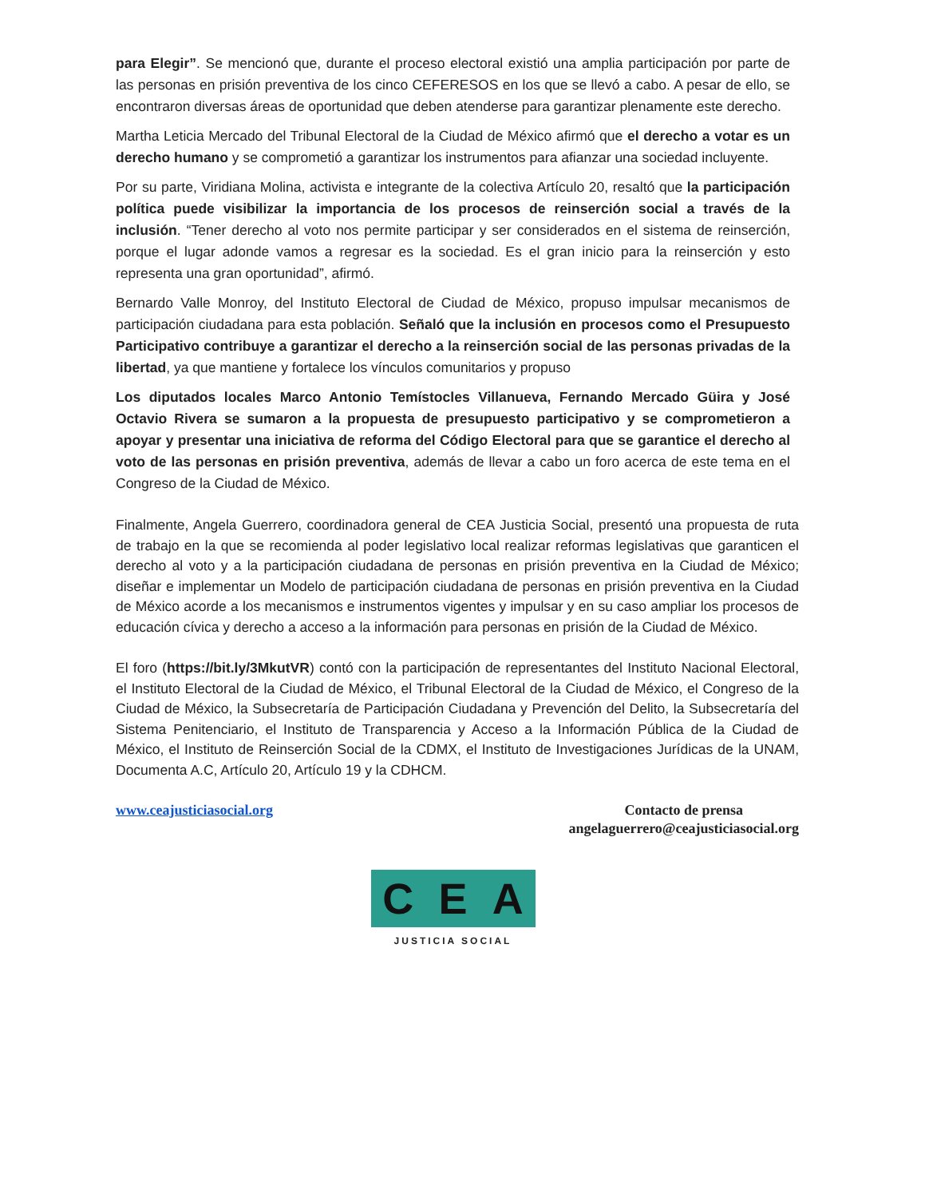para Elegir”. Se mencionó que, durante el proceso electoral existió una amplia participación por parte de las personas en prisión preventiva de los cinco CEFERESOS en los que se llevó a cabo. A pesar de ello, se encontraron diversas áreas de oportunidad que deben atenderse para garantizar plenamente este derecho.
Martha Leticia Mercado del Tribunal Electoral de la Ciudad de México afirmó que el derecho a votar es un derecho humano y se comprometió a garantizar los instrumentos para afianzar una sociedad incluyente.
Por su parte, Viridiana Molina, activista e integrante de la colectiva Artículo 20, resaltó que la participación política puede visibilizar la importancia de los procesos de reinserción social a través de la inclusión. “Tener derecho al voto nos permite participar y ser considerados en el sistema de reinserción, porque el lugar adonde vamos a regresar es la sociedad. Es el gran inicio para la reinserción y esto representa una gran oportunidad”, afirmó.
Bernardo Valle Monroy, del Instituto Electoral de Ciudad de México, propuso impulsar mecanismos de participación ciudadana para esta población. Señaló que la inclusión en procesos como el Presupuesto Participativo contribuye a garantizar el derecho a la reinserción social de las personas privadas de la libertad, ya que mantiene y fortalece los vínculos comunitarios y propuso
Los diputados locales Marco Antonio Temístocles Villanueva, Fernando Mercado Güira y José Octavio Rivera se sumaron a la propuesta de presupuesto participativo y se comprometieron a apoyar y presentar una iniciativa de reforma del Código Electoral para que se garantice el derecho al voto de las personas en prisión preventiva, además de llevar a cabo un foro acerca de este tema en el Congreso de la Ciudad de México.
Finalmente, Angela Guerrero, coordinadora general de CEA Justicia Social, presentó una propuesta de ruta de trabajo en la que se recomienda al poder legislativo local realizar reformas legislativas que garanticen el derecho al voto y a la participación ciudadana de personas en prisión preventiva en la Ciudad de México; diseñar e implementar un Modelo de participación ciudadana de personas en prisión preventiva en la Ciudad de México acorde a los mecanismos e instrumentos vigentes y impulsar y en su caso ampliar los procesos de educación cívica y derecho a acceso a la información para personas en prisión de la Ciudad de México.
El foro (https://bit.ly/3MkutVR) contó con la participación de representantes del Instituto Nacional Electoral, el Instituto Electoral de la Ciudad de México, el Tribunal Electoral de la Ciudad de México, el Congreso de la Ciudad de México, la Subsecretaría de Participación Ciudadana y Prevención del Delito, la Subsecretaría del Sistema Penitenciario, el Instituto de Transparencia y Acceso a la Información Pública de la Ciudad de México, el Instituto de Reinserción Social de la CDMX, el Instituto de Investigaciones Jurídicas de la UNAM, Documenta A.C, Artículo 20, Artículo 19 y la CDHCM.
www.ceajusticiasocial.org Contacto de prensa
angelaguerrero@ceajusticiasocial.org
C E A
JUSTICIA SOCIAL